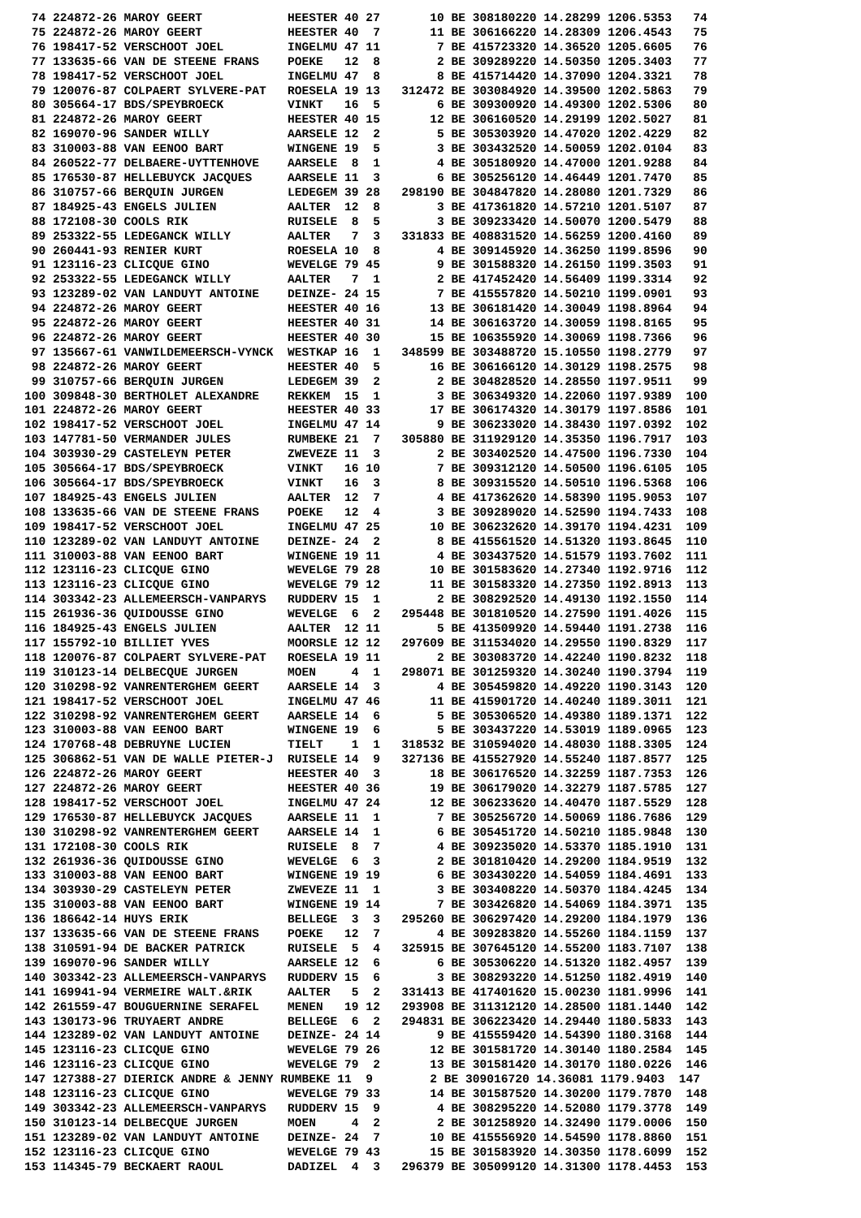74 224872-26 MAROY GEERT            HEESTER 40 27       10 BE 308180220 14.28299 1206.5353   74
 75 224872-26 MAROY GEERT            HEESTER 40  7       11 BE 306166220 14.28309 1206.4543   75
 76 198417-52 VERSCHOOT JOEL         INGELMU 47 11        7 BE 415723320 14.36520 1205.6605   76
 77 133635-66 VAN DE STEENE FRANS    POEKE   12  8        2 BE 309289220 14.50350 1205.3403   77
 78 198417-52 VERSCHOOT JOEL         INGELMU 47  8        8 BE 415714420 14.37090 1204.3321   78
 79 120076-87 COLPAERT SYLVERE-PAT   ROESELA 19 13   312472 BE 303084920 14.39500 1202.5863   79
 80 305664-17 BDS/SPEYBROECK         VINKT   16  5        6 BE 309300920 14.49300 1202.5306   80
 81 224872-26 MAROY GEERT            HEESTER 40 15       12 BE 306160520 14.29199 1202.5027   81
 82 169070-96 SANDER WILLY           AARSELE 12  2        5 BE 305303920 14.47020 1202.4229   82
 83 310003-88 VAN EENOO BART         WINGENE 19  5        3 BE 303432520 14.50059 1202.0104   83
 84 260522-77 DELBAERE-UYTTENHOVE    AARSELE  8  1        4 BE 305180920 14.47000 1201.9288   84
 85 176530-87 HELLEBUYCK JACQUES     AARSELE 11  3        6 BE 305256120 14.46449 1201.7470   85
 86 310757-66 BERQUIN JURGEN         LEDEGEM 39 28   298190 BE 304847820 14.28080 1201.7329   86
 87 184925-43 ENGELS JULIEN          AALTER  12  8        3 BE 417361820 14.57210 1201.5107   87
 88 172108-30 COOLS RIK              RUISELE  8  5        3 BE 309233420 14.50070 1200.5479   88
 89 253322-55 LEDEGANCK WILLY        AALTER   7  3   331833 BE 408831520 14.56259 1200.4160   89
 90 260441-93 RENIER KURT            ROESELA 10  8        4 BE 309145920 14.36250 1199.8596   90
 91 123116-23 CLICQUE GINO           WEVELGE 79 45        9 BE 301588320 14.26150 1199.3503   91
 92 253322-55 LEDEGANCK WILLY        AALTER   7  1        2 BE 417452420 14.56409 1199.3314   92
 93 123289-02 VAN LANDUYT ANTOINE    DEINZE- 24 15        7 BE 415557820 14.50210 1199.0901   93
 94 224872-26 MAROY GEERT            HEESTER 40 16       13 BE 306181420 14.30049 1198.8964   94
 95 224872-26 MAROY GEERT            HEESTER 40 31       14 BE 306163720 14.30059 1198.8165   95
 96 224872-26 MAROY GEERT            HEESTER 40 30       15 BE 106355920 14.30069 1198.7366   96
 97 135667-61 VANWILDEMEERSCH-VYNCK  WESTKAP 16  1   348599 BE 303488720 15.10550 1198.2779   97
 98 224872-26 MAROY GEERT            HEESTER 40  5       16 BE 306166120 14.30129 1198.2575   98
 99 310757-66 BERQUIN JURGEN         LEDEGEM 39  2        2 BE 304828520 14.28550 1197.9511   99
100 309848-30 BERTHOLET ALEXANDRE    REKKEM  15  1        3 BE 306349320 14.22060 1197.9389  100
101 224872-26 MAROY GEERT            HEESTER 40 33       17 BE 306174320 14.30179 1197.8586  101
102 198417-52 VERSCHOOT JOEL         INGELMU 47 14        9 BE 306233020 14.38430 1197.0392  102
103 147781-50 VERMANDER JULES        RUMBEKE 21  7   305880 BE 311929120 14.35350 1196.7917  103
104 303930-29 CASTELEYN PETER        ZWEVEZE 11  3        2 BE 303402520 14.47500 1196.7330  104
105 305664-17 BDS/SPEYBROECK         VINKT   16 10        7 BE 309312120 14.50500 1196.6105  105
106 305664-17 BDS/SPEYBROECK         VINKT   16  3        8 BE 309315520 14.50510 1196.5368  106
107 184925-43 ENGELS JULIEN          AALTER  12  7        4 BE 417362620 14.58390 1195.9053  107
108 133635-66 VAN DE STEENE FRANS    POEKE   12  4        3 BE 309289020 14.52590 1194.7433  108
109 198417-52 VERSCHOOT JOEL         INGELMU 47 25       10 BE 306232620 14.39170 1194.4231  109
110 123289-02 VAN LANDUYT ANTOINE    DEINZE- 24  2        8 BE 415561520 14.51320 1193.8645  110
111 310003-88 VAN EENOO BART         WINGENE 19 11        4 BE 303437520 14.51579 1193.7602  111
112 123116-23 CLICQUE GINO           WEVELGE 79 28       10 BE 301583620 14.27340 1192.9716  112
113 123116-23 CLICQUE GINO           WEVELGE 79 12       11 BE 301583320 14.27350 1192.8913  113
114 303342-23 ALLEMEERSCH-VANPARYS   RUDDERV 15  1        2 BE 308292520 14.49130 1192.1550  114
115 261936-36 QUIDOUSSE GINO         WEVELGE  6  2   295448 BE 301810520 14.27590 1191.4026  115
116 184925-43 ENGELS JULIEN          AALTER  12 11        5 BE 413509920 14.59440 1191.2738  116
117 155792-10 BILLIET YVES           MOORSLE 12 12   297609 BE 311534020 14.29550 1190.8329  117
118 120076-87 COLPAERT SYLVERE-PAT   ROESELA 19 11        2 BE 303083720 14.42240 1190.8232  118
119 310123-14 DELBECQUE JURGEN       MOEN     4  1   298071 BE 301259320 14.30240 1190.3794  119
120 310298-92 VANRENTERGHEM GEERT    AARSELE 14  3        4 BE 305459820 14.49220 1190.3143  120
121 198417-52 VERSCHOOT JOEL         INGELMU 47 46       11 BE 415901720 14.40240 1189.3011  121
122 310298-92 VANRENTERGHEM GEERT    AARSELE 14  6        5 BE 305306520 14.49380 1189.1371  122
123 310003-88 VAN EENOO BART         WINGENE 19  6        5 BE 303437220 14.53019 1189.0965  123
124 170768-48 DEBRUYNE LUCIEN        TIELT    1  1   318532 BE 310594020 14.48030 1188.3305  124
125 306862-51 VAN DE WALLE PIETER-J  RUISELE 14  9   327136 BE 415527920 14.55240 1187.8577  125
126 224872-26 MAROY GEERT            HEESTER 40  3       18 BE 306176520 14.32259 1187.7353  126
127 224872-26 MAROY GEERT            HEESTER 40 36       19 BE 306179020 14.32279 1187.5785  127
128 198417-52 VERSCHOOT JOEL         INGELMU 47 24       12 BE 306233620 14.40470 1187.5529  128
129 176530-87 HELLEBUYCK JACQUES     AARSELE 11  1        7 BE 305256720 14.50069 1186.7686  129
130 310298-92 VANRENTERGHEM GEERT    AARSELE 14  1        6 BE 305451720 14.50210 1185.9848  130
131 172108-30 COOLS RIK              RUISELE  8  7        4 BE 309235020 14.53370 1185.1910  131
132 261936-36 QUIDOUSSE GINO         WEVELGE  6  3        2 BE 301810420 14.29200 1184.9519  132
133 310003-88 VAN EENOO BART         WINGENE 19 19        6 BE 303430220 14.54059 1184.4691  133
134 303930-29 CASTELEYN PETER        ZWEVEZE 11  1        3 BE 303408220 14.50370 1184.4245  134
135 310003-88 VAN EENOO BART         WINGENE 19 14        7 BE 303426820 14.54069 1184.3971  135
136 186642-14 HUYS ERIK              BELLEGE  3  3   295260 BE 306297420 14.29200 1184.1979  136
137 133635-66 VAN DE STEENE FRANS    POEKE   12  7        4 BE 309283820 14.55260 1184.1159  137
138 310591-94 DE BACKER PATRICK      RUISELE  5  4   325915 BE 307645120 14.55200 1183.7107  138
139 169070-96 SANDER WILLY           AARSELE 12  6        6 BE 305306220 14.51320 1182.4957  139
140 303342-23 ALLEMEERSCH-VANPARYS   RUDDERV 15  6        3 BE 308293220 14.51250 1182.4919  140
141 169941-94 VERMEIRE WALT.&RIK     AALTER   5  2   331413 BE 417401620 15.00230 1181.9996  141
142 261559-47 BOUGUERNINE SERAFEL    MENEN   19 12   293908 BE 311312120 14.28500 1181.1440  142
143 130173-96 TRUYAERT ANDRE         BELLEGE  6  2   294831 BE 306223420 14.29440 1180.5833  143
144 123289-02 VAN LANDUYT ANTOINE    DEINZE- 24 14        9 BE 415559420 14.54390 1180.3168  144
145 123116-23 CLICQUE GINO           WEVELGE 79 26       12 BE 301581720 14.30140 1180.2584  145
146 123116-23 CLICQUE GINO           WEVELGE 79  2       13 BE 301581420 14.30170 1180.0226  146
147 127388-27 DIERICK ANDRE & JENNY RUMBEKE 11  9        2 BE 309016720 14.36081 1179.9403  147
148 123116-23 CLICQUE GINO           WEVELGE 79 33       14 BE 301587520 14.30200 1179.7870  148
149 303342-23 ALLEMEERSCH-VANPARYS   RUDDERV 15  9        4 BE 308295220 14.52080 1179.3778  149
150 310123-14 DELBECQUE JURGEN       MOEN     4  2        2 BE 301258920 14.32490 1179.0006  150
151 123289-02 VAN LANDUYT ANTOINE    DEINZE- 24  7       10 BE 415556920 14.54590 1178.8860  151
152 123116-23 CLICQUE GINO           WEVELGE 79 43       15 BE 301583920 14.30350 1178.6099  152
153 114345-79 BECKAERT RAOUL         DADIZEL  4  3   296379 BE 305099120 14.31300 1178.4453  153